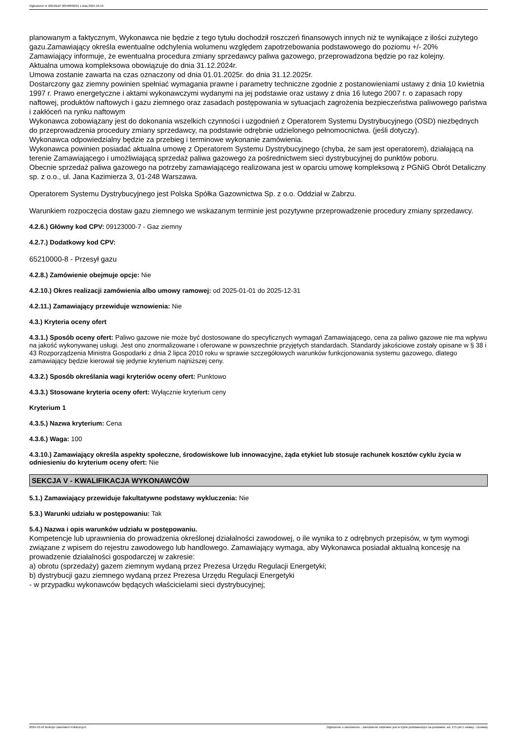Ogłoszenie nr 2024/BZP 00548696/01 z dnia 2024-10-16
planowanym a faktycznym, Wykonawca nie będzie z tego tytułu dochodził roszczeń finansowych innych niż te wynikające z ilości zużytego gazu.Zamawiający określa ewentualne odchylenia wolumenu względem zapotrzebowania podstawowego do poziomu +/- 20%
Zamawiający informuje, że ewentualna procedura zmiany sprzedawcy paliwa gazowego, przeprowadzona będzie po raz kolejny.
Aktualna umowa kompleksowa obowiązuje do dnia 31.12.2024r.
Umowa zostanie zawarta na czas oznaczony od dnia 01.01.2025r. do dnia 31.12.2025r.
Dostarczony gaz ziemny powinien spełniać wymagania prawne i parametry techniczne zgodnie z postanowieniami ustawy z dnia 10 kwietnia 1997 r. Prawo energetyczne i aktami wykonawczymi wydanymi na jej podstawie oraz ustawy z dnia 16 lutego 2007 r. o zapasach ropy naftowej, produktów naftowych i gazu ziemnego oraz zasadach postępowania w sytuacjach zagrożenia bezpieczeństwa paliwowego państwa i zakłóceń na rynku naftowym
Wykonawca zobowiązany jest do dokonania wszelkich czynności i uzgodnień z Operatorem Systemu Dystrybucyjnego (OSD) niezbędnych do przeprowadzenia procedury zmiany sprzedawcy, na podstawie odrębnie udzielonego pełnomocnictwa. (jeśli dotyczy).
Wykonawca odpowiedzialny będzie za przebieg i terminowe wykonanie zamówienia.
Wykonawca powinien posiadać aktualna umowę z Operatorem Systemu Dystrybucyjnego (chyba, że sam jest operatorem), działającą na terenie Zamawiającego i umożliwiającą sprzedaż paliwa gazowego za pośrednictwem sieci dystrybucyjnej do punktów poboru.
Obecnie sprzedaż paliwa gazowego na potrzeby zamawiającego realizowana jest w oparciu umowę kompleksową z PGNiG Obrót Detaliczny sp. z o.o., ul. Jana Kazimierza 3, 01-248 Warszawa.
Operatorem Systemu Dystrybucyjnego jest Polska Spółka Gazownictwa Sp. z o.o. Oddział w Zabrzu.
Warunkiem rozpoczęcia dostaw gazu ziemnego we wskazanym terminie jest pozytywne przeprowadzenie procedury zmiany sprzedawcy.
4.2.6.) Główny kod CPV: 09123000-7 - Gaz ziemny
4.2.7.) Dodatkowy kod CPV:
65210000-8 - Przesył gazu
4.2.8.) Zamówienie obejmuje opcje: Nie
4.2.10.) Okres realizacji zamówienia albo umowy ramowej: od 2025-01-01 do 2025-12-31
4.2.11.) Zamawiający przewiduje wznowienia: Nie
4.3.) Kryteria oceny ofert
4.3.1.) Sposób oceny ofert: Paliwo gazowe nie może być dostosowane do specyficznych wymagań Zamawiającego, cena za paliwo gazowe nie ma wpływu na jakość wykonywanej usługi. Jest ono znormalizowane i oferowane w powszechnie przyjętych standardach. Standardy jakościowe zostały opisane w § 38 i 43 Rozporządzenia Ministra Gospodarki z dnia 2 lipca 2010 roku w sprawie szczegółowych warunków funkcjonowania systemu gazowego, dlatego zamawiający będzie kierował się jedynie kryterium najniższej ceny.
4.3.2.) Sposób określania wagi kryteriów oceny ofert: Punktowo
4.3.3.) Stosowane kryteria oceny ofert: Wyłącznie kryterium ceny
Kryterium 1
4.3.5.) Nazwa kryterium: Cena
4.3.6.) Waga: 100
4.3.10.) Zamawiający określa aspekty społeczne, środowiskowe lub innowacyjne, żąda etykiet lub stosuje rachunek kosztów cyklu życia w odniesieniu do kryterium oceny ofert: Nie
SEKCJA V - KWALIFIKACJA WYKONAWCÓW
5.1.) Zamawiający przewiduje fakultatywne podstawy wykluczenia: Nie
5.3.) Warunki udziału w postępowaniu: Tak
5.4.) Nazwa i opis warunków udziału w postępowaniu.
Kompetencje lub uprawnienia do prowadzenia określonej działalności zawodowej, o ile wynika to z odrębnych przepisów, w tym wymogi związane z wpisem do rejestru zawodowego lub handlowego. Zamawiający wymaga, aby Wykonawca posiadał aktualną koncesję na prowadzenie działalności gospodarczej w zakresie:
a) obrotu (sprzedaży) gazem ziemnym wydaną przez Prezesa Urzędu Regulacji Energetyki;
b) dystrybucji gazu ziemnego wydaną przez Prezesa Urzędu Regulacji Energetyki
- w przypadku wykonawców będących właścicielami sieci dystrybucyjnej;
2024-10-16 Biuletyn Zamówień Publicznych Ogłoszenie o zamówieniu - Zamówienie udzielane jest w trybie podstawowym na podstawie: art. 275 pkt 1 ustawy - Dostawy